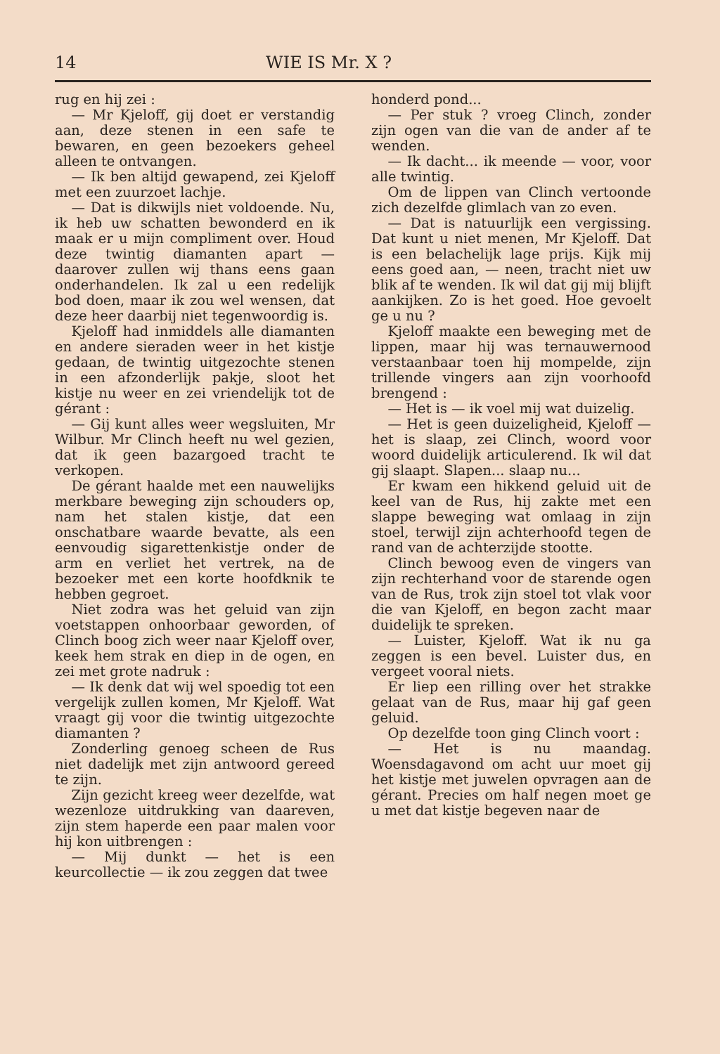14 WIE IS Mr. X ?
rug en hij zei :
— Mr Kjeloff, gij doet er verstandig aan, deze stenen in een safe te bewaren, en geen bezoekers geheel alleen te ontvangen.
— Ik ben altijd gewapend, zei Kjeloff met een zuurzoet lachje.
— Dat is dikwijls niet voldoende. Nu, ik heb uw schatten bewonderd en ik maak er u mijn compliment over. Houd deze twintig diamanten apart — daarover zullen wij thans eens gaan onderhandelen. Ik zal u een redelijk bod doen, maar ik zou wel wensen, dat deze heer daarbij niet tegenwoordig is.
Kjeloff had inmiddels alle diamanten en andere sieraden weer in het kistje gedaan, de twintig uitgezochte stenen in een afzonderlijk pakje, sloot het kistje nu weer en zei vriendelijk tot de gérant :
— Gij kunt alles weer wegsluiten, Mr Wilbur. Mr Clinch heeft nu wel gezien, dat ik geen bazargoed tracht te verkopen.
De gérant haalde met een nauwelijks merkbare beweging zijn schouders op, nam het stalen kistje, dat een onschatbare waarde bevatte, als een eenvoudig sigarettenkistje onder de arm en verliet het vertrek, na de bezoeker met een korte hoofdknik te hebben gegroet.
Niet zodra was het geluid van zijn voetstappen onhoorbaar geworden, of Clinch boog zich weer naar Kjeloff over, keek hem strak en diep in de ogen, en zei met grote nadruk :
— Ik denk dat wij wel spoedig tot een vergelijk zullen komen, Mr Kjeloff. Wat vraagt gij voor die twintig uitgezochte diamanten ?
Zonderling genoeg scheen de Rus niet dadelijk met zijn antwoord gereed te zijn.
Zijn gezicht kreeg weer dezelfde, wat wezenloze uitdrukking van daareven, zijn stem haperde een paar malen voor hij kon uitbrengen :
— Mij dunkt — het is een keurcollectie — ik zou zeggen dat twee
honderd pond...
— Per stuk ? vroeg Clinch, zonder zijn ogen van die van de ander af te wenden.
— Ik dacht... ik meende — voor, voor alle twintig.
Om de lippen van Clinch vertoonde zich dezelfde glimlach van zo even.
— Dat is natuurlijk een vergissing. Dat kunt u niet menen, Mr Kjeloff. Dat is een belachelijk lage prijs. Kijk mij eens goed aan, — neen, tracht niet uw blik af te wenden. Ik wil dat gij mij blijft aankijken. Zo is het goed. Hoe gevoelt ge u nu ?
Kjeloff maakte een beweging met de lippen, maar hij was ternauwernood verstaanbaar toen hij mompelde, zijn trillende vingers aan zijn voorhoofd brengend :
— Het is — ik voel mij wat duizelig.
— Het is geen duizeligheid, Kjeloff — het is slaap, zei Clinch, woord voor woord duidelijk articulerend. Ik wil dat gij slaapt. Slapen... slaap nu...
Er kwam een hikkend geluid uit de keel van de Rus, hij zakte met een slappe beweging wat omlaag in zijn stoel, terwijl zijn achterhoofd tegen de rand van de achterzijde stootte.
Clinch bewoog even de vingers van zijn rechterhand voor de starende ogen van de Rus, trok zijn stoel tot vlak voor die van Kjeloff, en begon zacht maar duidelijk te spreken.
— Luister, Kjeloff. Wat ik nu ga zeggen is een bevel. Luister dus, en vergeet vooral niets.
Er liep een rilling over het strakke gelaat van de Rus, maar hij gaf geen geluid.
Op dezelfde toon ging Clinch voort :
— Het is nu maandag. Woensdagavond om acht uur moet gij het kistje met juwelen opvragen aan de gérant. Precies om half negen moet ge u met dat kistje begeven naar de